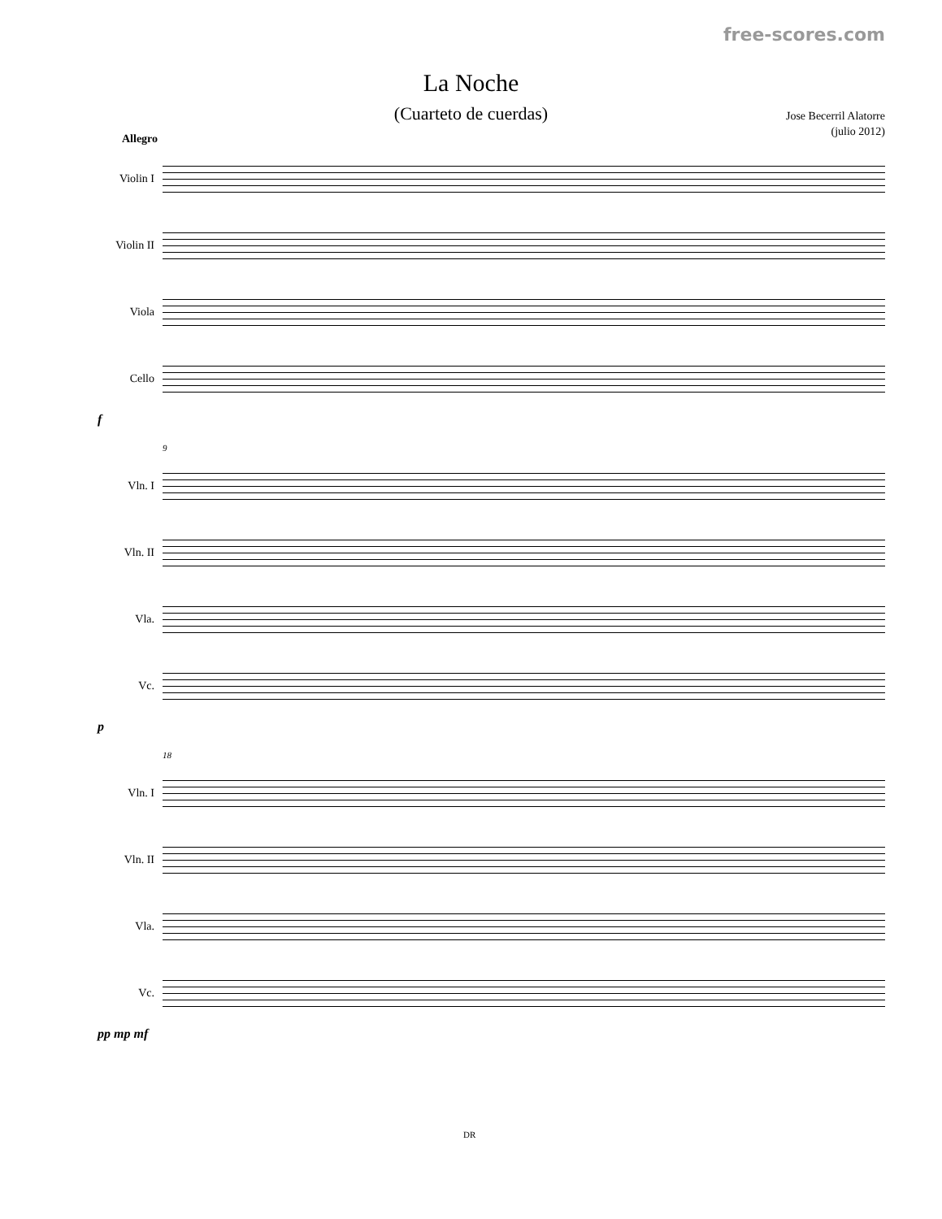free-scores.com
La Noche
(Cuarteto de cuerdas)
Jose Becerril Alatorre
(julio 2012)
Allegro
Violin I
Violin II
Viola
Cello
f
9
Vln. I
Vln. II
Vla.
Vc.
p
18
Vln. I
Vln. II
Vla.
Vc.
pp mp mf
DR